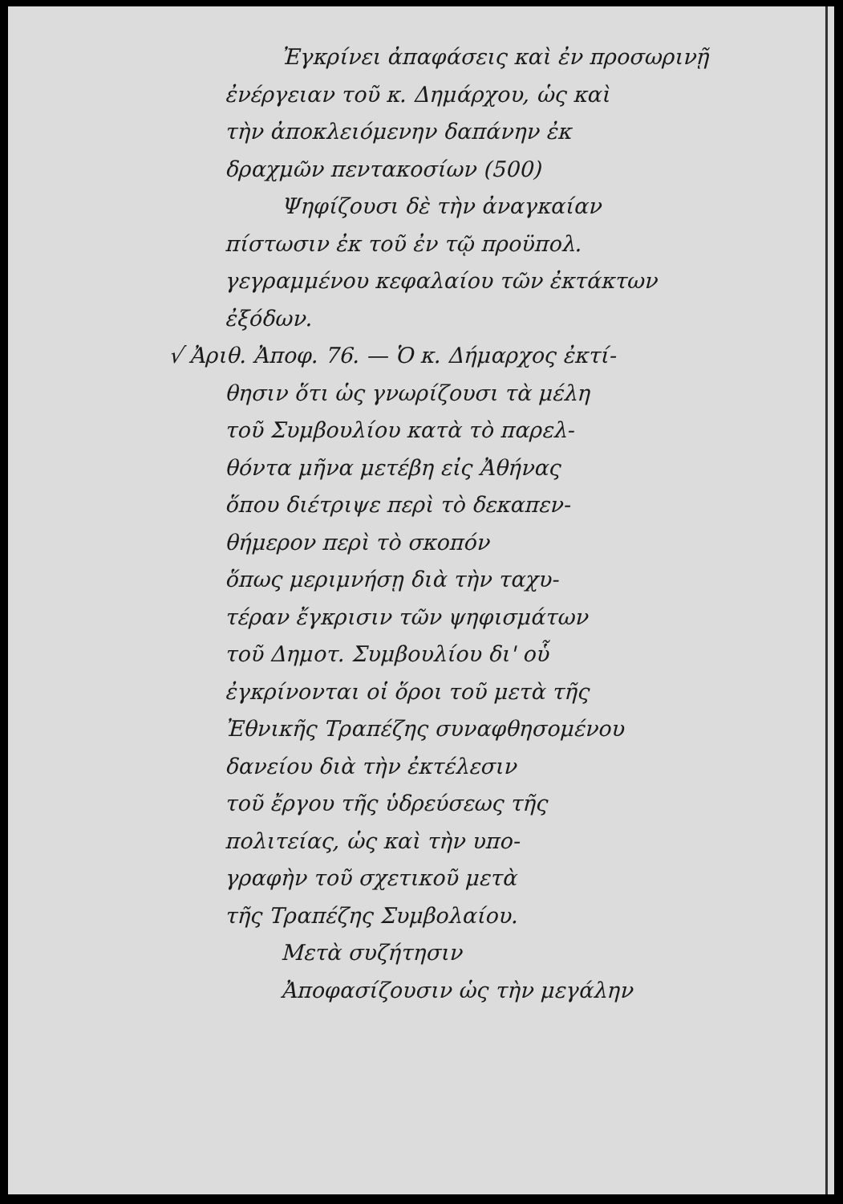Ἐγκρίνει ἀπαφάσεις καὶ ἐν προσωρινῇ
ἐνέργειαν τοῦ κ. Δημάρχου, ὡς καὶ
τὴν ἀποκλειόμενην δαπάνην ἐκ
δραχμῶν πεντακοσίων (500)
Ψηφίζουσι δὲ τὴν ἀναγκαίαν
πίστωσιν ἐκ τοῦ ἐν τῷ προϋπολ.
γεγραμμένου κεφαλαίου τῶν ἐκτάκτων
ἐξόδων.
√ Ἀριθ. Ἀποφ. 76. — Ὁ κ. Δήμαρχος ἐκτί-
θησιν ὅτι ὡς γνωρίζουσι τὰ μέλη
τοῦ Συμβουλίου κατὰ τὸ παρελ-
θόντα μῆνα μετέβη εἰς Ἀθήνας
ὅπου διέτριψε περὶ τὸ δεκαπεν-
θήμερον περὶ τὸ σκοπόν
ὅπως μεριμνήσῃ διὰ τὴν ταχυ-
τέραν ἔγκρισιν τῶν ψηφισμάτων
τοῦ Δημοτ. Συμβουλίου δι' οὗ
ἐγκρίνονται οἱ ὅροι τοῦ μετὰ τῆς
Ἐθνικῆς Τραπέζης συναφθησομένου
δανείου διὰ τὴν ἐκτέλεσιν
τοῦ ἔργου τῆς ὑδρεύσεως τῆς
πολιτείας, ὡς καὶ τὴν υπο-
γραφὴν τοῦ σχετικοῦ μετὰ
τῆς Τραπέζης Συμβολαίου.
Μετὰ συζήτησιν
Ἀποφασίζουσιν ὡς τὴν μεγάλην